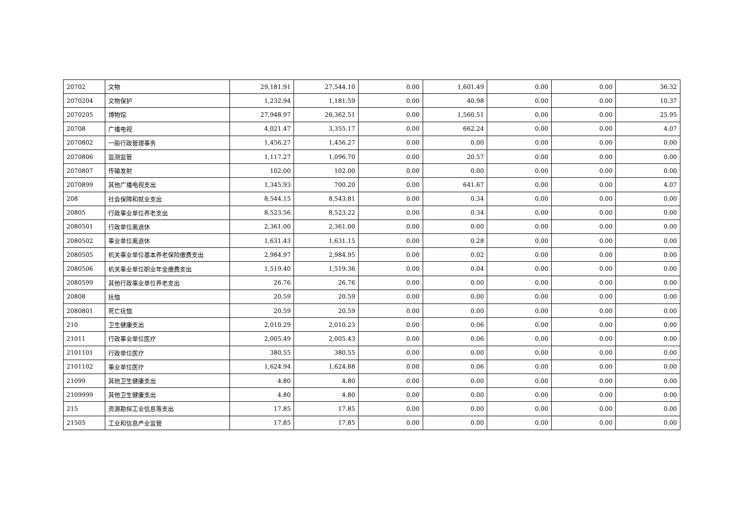| 20702 | 文物 | 29,181.91 | 27,544.10 | 0.00 | 1,601.49 | 0.00 | 0.00 | 36.32 |
| 2070204 | 文物保护 | 1,232.94 | 1,181.59 | 0.00 | 40.98 | 0.00 | 0.00 | 10.37 |
| 2070205 | 博物馆 | 27,948.97 | 26,362.51 | 0.00 | 1,560.51 | 0.00 | 0.00 | 25.95 |
| 20708 | 广播电视 | 4,021.47 | 3,355.17 | 0.00 | 662.24 | 0.00 | 0.00 | 4.07 |
| 2070802 | 一般行政管理事务 | 1,456.27 | 1,456.27 | 0.00 | 0.00 | 0.00 | 0.00 | 0.00 |
| 2070806 | 监测监管 | 1,117.27 | 1,096.70 | 0.00 | 20.57 | 0.00 | 0.00 | 0.00 |
| 2070807 | 传输发射 | 102.00 | 102.00 | 0.00 | 0.00 | 0.00 | 0.00 | 0.00 |
| 2070899 | 其他广播电视支出 | 1,345.93 | 700.20 | 0.00 | 641.67 | 0.00 | 0.00 | 4.07 |
| 208 | 社会保障和就业支出 | 8,544.15 | 8,543.81 | 0.00 | 0.34 | 0.00 | 0.00 | 0.00 |
| 20805 | 行政事业单位养老支出 | 8,523.56 | 8,523.22 | 0.00 | 0.34 | 0.00 | 0.00 | 0.00 |
| 2080501 | 行政单位离退休 | 2,361.00 | 2,361.00 | 0.00 | 0.00 | 0.00 | 0.00 | 0.00 |
| 2080502 | 事业单位离退休 | 1,631.43 | 1,631.15 | 0.00 | 0.28 | 0.00 | 0.00 | 0.00 |
| 2080505 | 机关事业单位基本养老保险缴费支出 | 2,984.97 | 2,984.95 | 0.00 | 0.02 | 0.00 | 0.00 | 0.00 |
| 2080506 | 机关事业单位职业年金缴费支出 | 1,519.40 | 1,519.36 | 0.00 | 0.04 | 0.00 | 0.00 | 0.00 |
| 2080599 | 其他行政事业单位养老支出 | 26.76 | 26.76 | 0.00 | 0.00 | 0.00 | 0.00 | 0.00 |
| 20808 | 抚恤 | 20.59 | 20.59 | 0.00 | 0.00 | 0.00 | 0.00 | 0.00 |
| 2080801 | 死亡抚恤 | 20.59 | 20.59 | 0.00 | 0.00 | 0.00 | 0.00 | 0.00 |
| 210 | 卫生健康支出 | 2,010.29 | 2,010.23 | 0.00 | 0.06 | 0.00 | 0.00 | 0.00 |
| 21011 | 行政事业单位医疗 | 2,005.49 | 2,005.43 | 0.00 | 0.06 | 0.00 | 0.00 | 0.00 |
| 2101101 | 行政单位医疗 | 380.55 | 380.55 | 0.00 | 0.00 | 0.00 | 0.00 | 0.00 |
| 2101102 | 事业单位医疗 | 1,624.94 | 1,624.88 | 0.00 | 0.06 | 0.00 | 0.00 | 0.00 |
| 21099 | 其他卫生健康支出 | 4.80 | 4.80 | 0.00 | 0.00 | 0.00 | 0.00 | 0.00 |
| 2109999 | 其他卫生健康支出 | 4.80 | 4.80 | 0.00 | 0.00 | 0.00 | 0.00 | 0.00 |
| 215 | 资源勘探工业信息等支出 | 17.85 | 17.85 | 0.00 | 0.00 | 0.00 | 0.00 | 0.00 |
| 21505 | 工业和信息产业监管 | 17.85 | 17.85 | 0.00 | 0.00 | 0.00 | 0.00 | 0.00 |